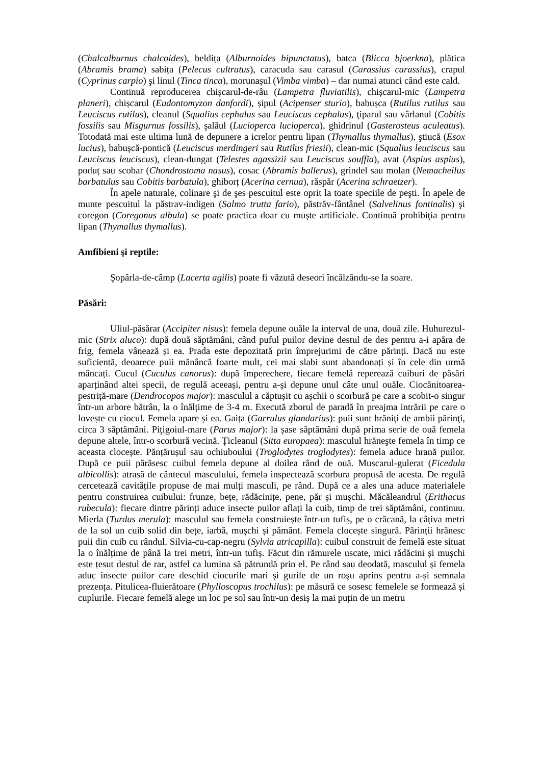(Chalcalburnus chalcoides), beldița (Alburnoides bipunctatus), batca (Blicca bjoerkna), plătica (Abramis brama) sabița (Pelecus cultratus), caracuda sau carasul (Carassius carassius), crapul (Cyprinus carpio) şi linul (Tinca tinca), morunașul (Vimba vimba) – dar numai atunci când este cald.
Continuă reproducerea chișcarul-de-râu (Lampetra fluviatilis), chișcarul-mic (Lampetra planeri), chișcarul (Eudontomyzon danfordi), șipul (Acipenser sturio), babușca (Rutilus rutilus sau Leuciscus rutilus), cleanul (Squalius cephalus sau Leuciscus cephalus), ţiparul sau vârlanul (Cobitis fossilis sau Misgurnus fossilis), şalăul (Lucioperca lucioperca), ghidrinul (Gasterosteus aculeatus). Totodată mai este ultima lună de depunere a icrelor pentru lipan (Thymallus thymallus), ştiucă (Esox lucius), babușcă-pontică (Leuciscus merdingeri sau Rutilus friesii), clean-mic (Squalius leuciscus sau Leuciscus leuciscus), clean-dungat (Telestes agassizii sau Leuciscus souffia), avat (Aspius aspius), poduț sau scobar (Chondrostoma nasus), cosac (Abramis ballerus), grindel sau molan (Nemacheilus barbatulus sau Cobitis barbatula), ghiborț (Acerina cernua), răspăr (Acerina schraetzer).
În apele naturale, colinare şi de şes pescuitul este oprit la toate speciile de peşti. În apele de munte pescuitul la păstrav-indigen (Salmo trutta fario), păstrăv-fântânel (Salvelinus fontinalis) şi coregon (Coregonus albula) se poate practica doar cu muşte artificiale. Continuă prohibiţia pentru lipan (Thymallus thymallus).
Amfibieni şi reptile:
Şopârla-de-câmp (Lacerta agilis) poate fi văzută deseori încălzându-se la soare.
Păsări:
Uliul-păsărar (Accipiter nisus): femela depune ouăle la interval de una, două zile. Huhurezul-mic (Strix aluco): după două săptămâni, când puful puilor devine destul de des pentru a-i apăra de frig, femela vânează și ea. Prada este depozitată prin împrejurimi de către părinți. Dacă nu este suficientă, deoarece puii mănâncă foarte mult, cei mai slabi sunt abandonați și în cele din urmă mâncați. Cucul (Cuculus canorus): după împerechere, fiecare femelă reperează cuiburi de păsări aparținând altei specii, de regulă aceeași, pentru a-și depune unul câte unul ouăle. Ciocănitoarea-pestriță-mare (Dendrocopos major): masculul a căptușit cu așchii o scorbură pe care a scobit-o singur într-un arbore bătrân, la o înălțime de 3-4 m. Execută zborul de paradă în preajma intrării pe care o lovește cu ciocul. Femela apare și ea. Gaița (Garrulus glandarius): puii sunt hrăniţi de ambii părinţi, circa 3 săptămâni. Piţigoiul-mare (Parus major): la șase săptămâni după prima serie de ouă femela depune altele, într-o scorbură vecină. Țicleanul (Sitta europaea): masculul hrăneşte femela în timp ce aceasta clocește. Pănțărușul sau ochiuboului (Troglodytes troglodytes): femela aduce hrană puilor. După ce puii părăsesc cuibul femela depune al doilea rând de ouă. Muscarul-gulerat (Ficedula albicollis): atrasă de cântecul masculului, femela inspectează scorbura propusă de acesta. De regulă cercetează cavitățile propuse de mai mulți masculi, pe rând. După ce a ales una aduce materialele pentru construirea cuibului: frunze, bețe, rădăcinițe, pene, păr și mușchi. Măcăleandrul (Erithacus rubecula): fiecare dintre părinți aduce insecte puilor aflați la cuib, timp de trei săptămâni, continuu. Mierla (Turdus merula): masculul sau femela construiește într-un tufiș, pe o crăcană, la câțiva metri de la sol un cuib solid din bețe, iarbă, mușchi și pământ. Femela clocește singură. Părinții hrănesc puii din cuib cu rândul. Silvia-cu-cap-negru (Sylvia atricapilla): cuibul construit de femelă este situat la o înălțime de până la trei metri, într-un tufiș. Făcut din rămurele uscate, mici rădăcini și mușchi este țesut destul de rar, astfel ca lumina să pătrundă prin el. Pe rând sau deodată, masculul și femela aduc insecte puilor care deschid ciocurile mari și gurile de un roşu aprins pentru a-și semnala prezența. Pitulicea-fluierătoare (Phylloscopus trochilus): pe măsură ce sosesc femelele se formează și cuplurile. Fiecare femelă alege un loc pe sol sau într-un desiș la mai puțin de un metru